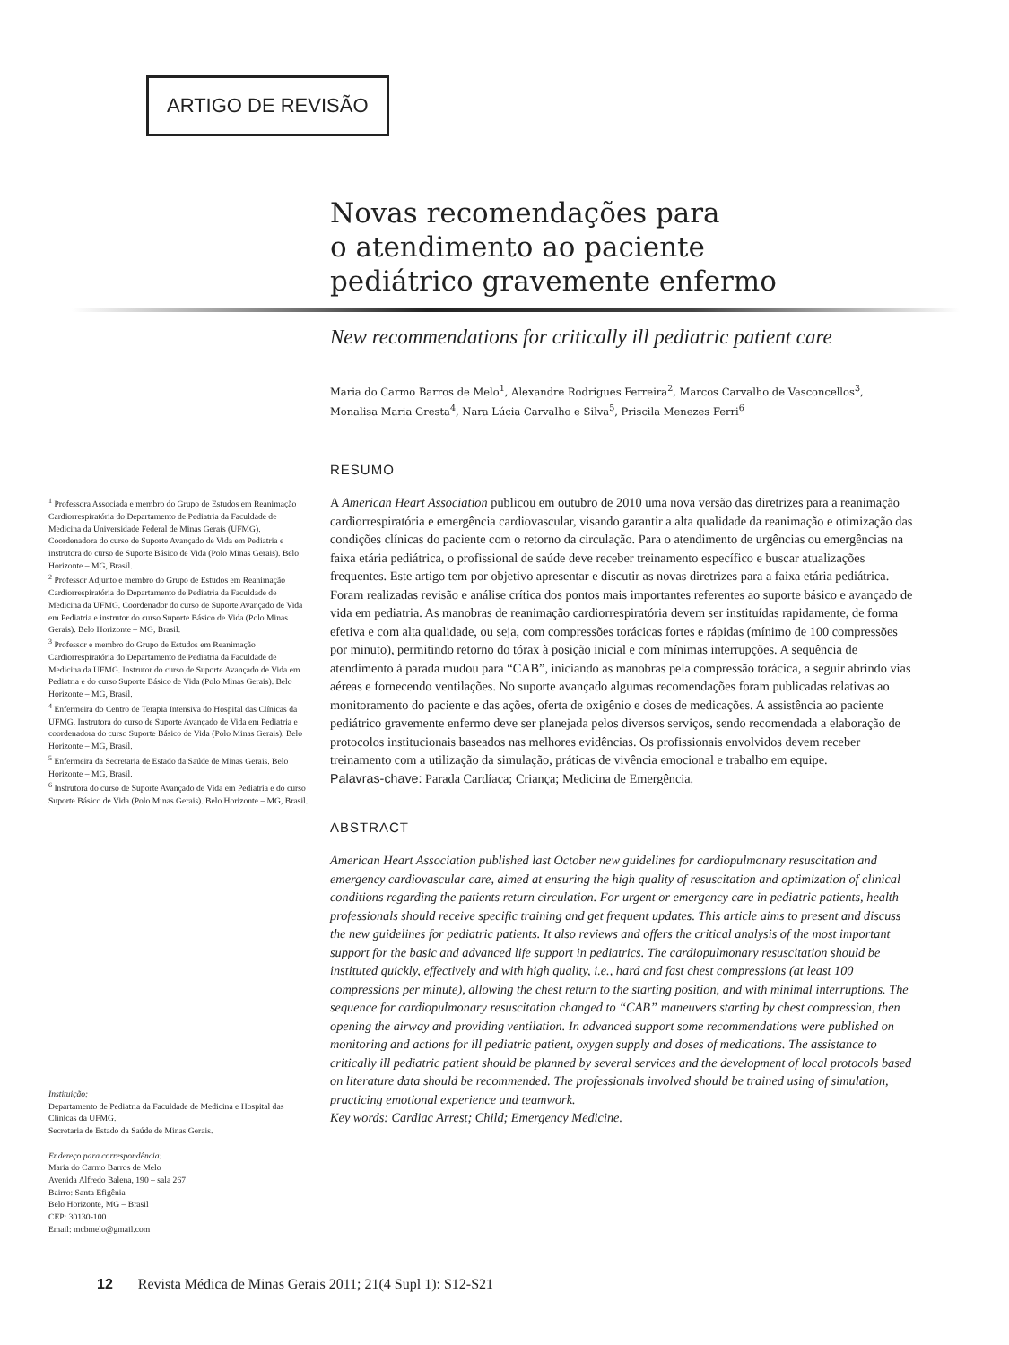ARTIGO DE REVISÃO
Novas recomendações para
o atendimento ao paciente
pediátrico gravemente enfermo
New recommendations for critically ill pediatric patient care
Maria do Carmo Barros de Melo<sup>1</sup>, Alexandre Rodrigues Ferreira<sup>2</sup>, Marcos Carvalho de Vasconcellos<sup>3</sup>, Monalisa Maria Gresta<sup>4</sup>, Nara Lúcia Carvalho e Silva<sup>5</sup>, Priscila Menezes Ferri<sup>6</sup>
<sup>1</sup> Professora Associada e membro do Grupo de Estudos em Reanimação Cardiorrespiratória do Departamento de Pediatria da Faculdade de Medicina da Universidade Federal de Minas Gerais (UFMG). Coordenadora do curso de Suporte Avançado de Vida em Pediatria e instrutora do curso de Suporte Básico de Vida (Polo Minas Gerais). Belo Horizonte – MG, Brasil.
<sup>2</sup> Professor Adjunto e membro do Grupo de Estudos em Reanimação Cardiorrespiratória do Departamento de Pediatria da Faculdade de Medicina da UFMG. Coordenador do curso de Suporte Avançado de Vida em Pediatria e instrutor do curso Suporte Básico de Vida (Polo Minas Gerais). Belo Horizonte – MG, Brasil.
<sup>3</sup> Professor e membro do Grupo de Estudos em Reanimação Cardiorrespiratória do Departamento de Pediatria da Faculdade de Medicina da UFMG. Instrutor do curso de Suporte Avançado de Vida em Pediatria e do curso Suporte Básico de Vida (Polo Minas Gerais). Belo Horizonte – MG, Brasil.
<sup>4</sup> Enfermeira do Centro de Terapia Intensiva do Hospital das Clínicas da UFMG. Instrutora do curso de Suporte Avançado de Vida em Pediatria e coordenadora do curso Suporte Básico de Vida (Polo Minas Gerais). Belo Horizonte – MG, Brasil.
<sup>5</sup> Enfermeira da Secretaria de Estado da Saúde de Minas Gerais. Belo Horizonte – MG, Brasil.
<sup>6</sup> Instrutora do curso de Suporte Avançado de Vida em Pediatria e do curso Suporte Básico de Vida (Polo Minas Gerais). Belo Horizonte – MG, Brasil.
RESUMO
A American Heart Association publicou em outubro de 2010 uma nova versão das diretrizes para a reanimação cardiorrespiratória e emergência cardiovascular, visando garantir a alta qualidade da reanimação e otimização das condições clínicas do paciente com o retorno da circulação. Para o atendimento de urgências ou emergências na faixa etária pediátrica, o profissional de saúde deve receber treinamento específico e buscar atualizações frequentes. Este artigo tem por objetivo apresentar e discutir as novas diretrizes para a faixa etária pediátrica. Foram realizadas revisão e análise crítica dos pontos mais importantes referentes ao suporte básico e avançado de vida em pediatria. As manobras de reanimação cardiorrespiratória devem ser instituídas rapidamente, de forma efetiva e com alta qualidade, ou seja, com compressões torácicas fortes e rápidas (mínimo de 100 compressões por minuto), permitindo retorno do tórax à posição inicial e com mínimas interrupções. A sequência de atendimento à parada mudou para “CAB”, iniciando as manobras pela compressão torácica, a seguir abrindo vias aéreas e fornecendo ventilações. No suporte avançado algumas recomendações foram publicadas relativas ao monitoramento do paciente e das ações, oferta de oxigênio e doses de medicações. A assistência ao paciente pediátrico gravemente enfermo deve ser planejada pelos diversos serviços, sendo recomendada a elaboração de protocolos institucionais baseados nas melhores evidências. Os profissionais envolvidos devem receber treinamento com a utilização da simulação, práticas de vivência emocional e trabalho em equipe.
Palavras-chave: Parada Cardíaca; Criança; Medicina de Emergência.
ABSTRACT
American Heart Association published last October new guidelines for cardiopulmonary resuscitation and emergency cardiovascular care, aimed at ensuring the high quality of resuscitation and optimization of clinical conditions regarding the patients return circulation. For urgent or emergency care in pediatric patients, health professionals should receive specific training and get frequent updates. This article aims to present and discuss the new guidelines for pediatric patients. It also reviews and offers the critical analysis of the most important support for the basic and advanced life support in pediatrics. The cardiopulmonary resuscitation should be instituted quickly, effectively and with high quality, i.e., hard and fast chest compressions (at least 100 compressions per minute), allowing the chest return to the starting position, and with minimal interruptions. The sequence for cardiopulmonary resuscitation changed to “CAB” maneuvers starting by chest compression, then opening the airway and providing ventilation. In advanced support some recommendations were published on monitoring and actions for ill pediatric patient, oxygen supply and doses of medications. The assistance to critically ill pediatric patient should be planned by several services and the development of local protocols based on literature data should be recommended. The professionals involved should be trained using of simulation, practicing emotional experience and teamwork.
Key words: Cardiac Arrest; Child; Emergency Medicine.
Instituição:
Departamento de Pediatria da Faculdade de Medicina e Hospital das Clínicas da UFMG.
Secretaria de Estado da Saúde de Minas Gerais.
Endereço para correspondência:
Maria do Carmo Barros de Melo
Avenida Alfredo Balena, 190 – sala 267
Bairro: Santa Efigênia
Belo Horizonte, MG – Brasil
CEP: 30130-100
Email: mcbmelo@gmail.com
12 Revista Médica de Minas Gerais 2011; 21(4 Supl 1): S12-S21